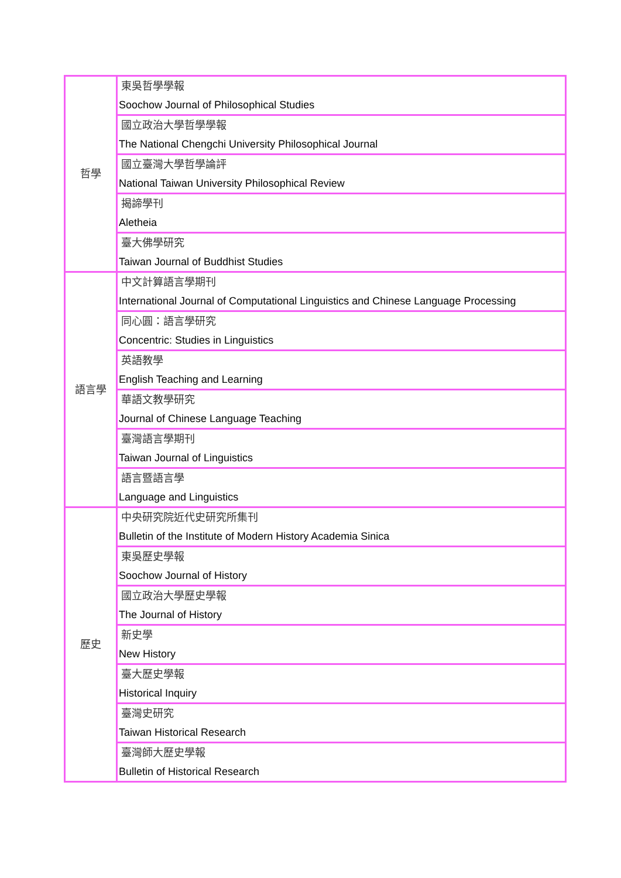| 哲學 | 東吳哲學學報 Soochow Journal of Philosophical Studies |
| | 國立政治大學哲學學報 The National Chengchi University Philosophical Journal |
| | 國立臺灣大學哲學論評 National Taiwan University Philosophical Review |
| | 揭諦學刊 Aletheia |
| | 臺大佛學研究 Taiwan Journal of Buddhist Studies |
| 語言學 | 中文計算語言學期刊 International Journal of Computational Linguistics and Chinese Language Processing |
| | 同心圓：語言學研究 Concentric: Studies in Linguistics |
| | 英語教學 English Teaching and Learning |
| | 華語文教學研究 Journal of Chinese Language Teaching |
| | 臺灣語言學期刊 Taiwan Journal of Linguistics |
| | 語言暨語言學 Language and Linguistics |
| 歷史 | 中央研究院近代史研究所集刊 Bulletin of the Institute of Modern History Academia Sinica |
| | 東吳歷史學報 Soochow Journal of History |
| | 國立政治大學歷史學報 The Journal of History |
| | 新史學 New History |
| | 臺大歷史學報 Historical Inquiry |
| | 臺灣史研究 Taiwan Historical Research |
| | 臺灣師大歷史學報 Bulletin of Historical Research |